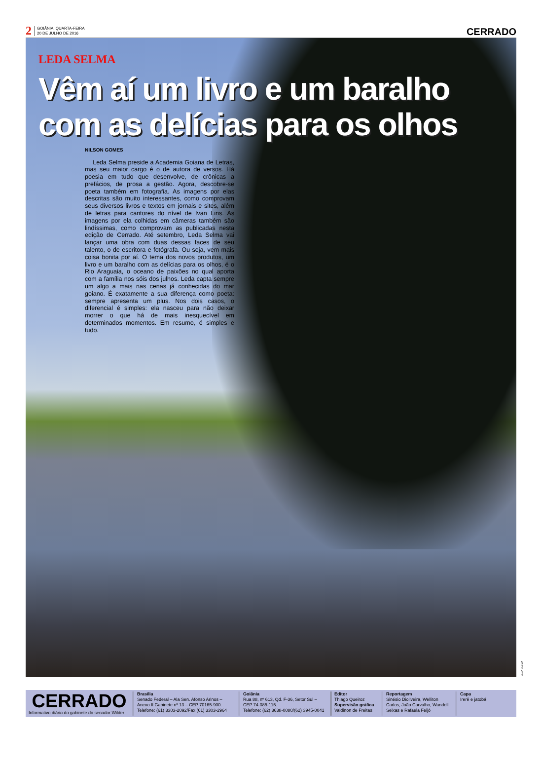2 GOIÂNIA, QUARTA-FEIRA
20 DE JULHO DE 2016
CERRADO
LEDA SELMA
Vêm aí um livro e um baralho com as delícias para os olhos
NILSON GOMES
Leda Selma preside a Academia Goiana de Letras, mas seu maior cargo é o de autora de versos. Há poesia em tudo que desenvolve, de crônicas a prefácios, de prosa a gestão. Agora, descobre-se poeta também em fotografia. As imagens por elas descritas são muito interessantes, como comprovam seus diversos livros e textos em jornais e sites, além de letras para cantores do nível de Ivan Lins. As imagens por ela colhidas em câmeras também são lindíssimas, como comprovam as publicadas nesta edição de Cerrado. Até setembro, Leda Selma vai lançar uma obra com duas dessas faces de seu talento, o de escritora e fotógrafa. Ou seja, vem mais coisa bonita por aí. O tema dos novos produtos, um livro e um baralho com as delícias para os olhos, é o Rio Araguaia, o oceano de paixões no qual aporta com a família nos sóis dos julhos. Leda capta sempre um algo a mais nas cenas já conhecidas do mar goiano. É exatamente a sua diferença como poeta: sempre apresenta um plus. Nos dois casos, o diferencial é simples: ela nasceu para não deixar morrer o que há de mais inesquecível em determinados momentos. Em resumo, é simples e tudo.
LEDA SELMA
CERRADO
Informativo diário do gabinete do senador Wilder
Brasília
Senado Federal – Ala Sen. Afonso Arinos – Anexo II Gabinete nº 13 – CEP 70165-900.
Telefone: (61) 3303-2092/Fax (61) 3303-2964
Goiânia
Rua 88, nº 613, Qd. F-36, Setor Sul – CEP 74-085-115.
Telefone: (62) 3638-0080/(62) 3945-0041
Editor
Thiago Queiroz
Supervisão gráfica
Valdinon de Freitas
Reportagem
Sinésio Dioliveira, Welliton Carlos, João Carvalho, Wandell Seixas e Rafaela Feijó
Capa
Irerê e jatobá